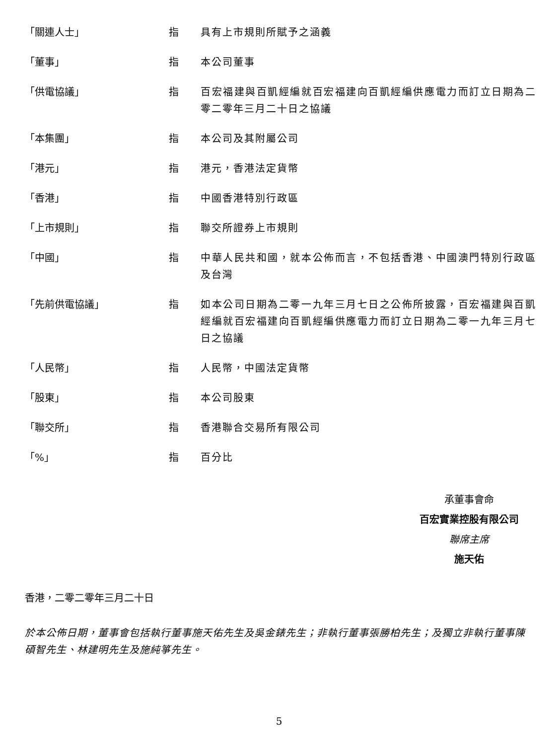| 「關連人士」 | 指 | 具有上市規則所賦予之涵義 |
| 「董事」 | 指 | 本公司董事 |
| 「供電協議」 | 指 | 百宏福建與百凱經編就百宏福建向百凱經編供應電力而訂立日期為二零二零年三月二十日之協議 |
| 「本集團」 | 指 | 本公司及其附屬公司 |
| 「港元」 | 指 | 港元，香港法定貨幣 |
| 「香港」 | 指 | 中國香港特別行政區 |
| 「上市規則」 | 指 | 聯交所證券上市規則 |
| 「中國」 | 指 | 中華人民共和國，就本公佈而言，不包括香港、中國澳門特別行政區及台灣 |
| 「先前供電協議」 | 指 | 如本公司日期為二零一九年三月七日之公佈所披露，百宏福建與百凱經編就百宏福建向百凱經編供應電力而訂立日期為二零一九年三月七日之協議 |
| 「人民幣」 | 指 | 人民幣，中國法定貨幣 |
| 「股東」 | 指 | 本公司股東 |
| 「聯交所」 | 指 | 香港聯合交易所有限公司 |
| 「%」 | 指 | 百分比 |
承董事會命
百宏實業控股有限公司
聯席主席
施天佑
香港，二零二零年三月二十日
於本公佈日期，董事會包括執行董事施天佑先生及吳金錶先生；非執行董事張勝柏先生；及獨立非執行董事陳碩智先生、林建明先生及施純箏先生。
5